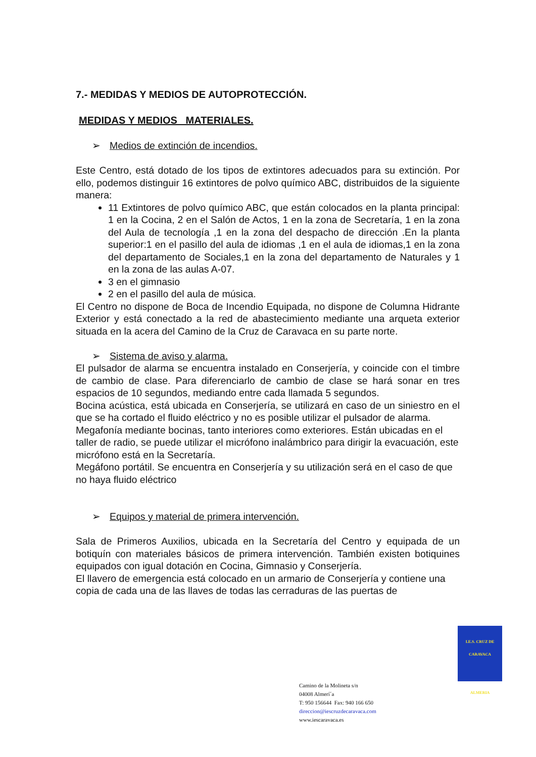7.- MEDIDAS Y MEDIOS DE AUTOPROTECCIÓN.
MEDIDAS Y MEDIOS MATERIALES.
➢ Medios de extinción de incendios.
Este Centro, está dotado de los tipos de extintores adecuados para su extinción. Por ello, podemos distinguir 16 extintores de polvo químico ABC, distribuidos de la siguiente manera:
11 Extintores de polvo químico ABC, que están colocados en la planta principal: 1 en la Cocina, 2 en el Salón de Actos, 1 en la zona de Secretaría, 1 en la zona del Aula de tecnología ,1 en la zona del despacho de dirección .En la planta superior:1 en el pasillo del aula de idiomas ,1 en el aula de idiomas,1 en la zona del departamento de Sociales,1 en la zona del departamento de Naturales y 1 en la zona de las aulas A-07.
3 en el gimnasio
2 en el pasillo del aula de música.
El Centro no dispone de Boca de Incendio Equipada, no dispone de Columna Hidrante Exterior y está conectado a la red de abastecimiento mediante una arqueta exterior situada en la acera del Camino de la Cruz de Caravaca en su parte norte.
➢ Sistema de aviso y alarma.
El pulsador de alarma se encuentra instalado en Conserjería, y coincide con el timbre de cambio de clase. Para diferenciarlo de cambio de clase se hará sonar en tres espacios de 10 segundos, mediando entre cada llamada 5 segundos.
Bocina acústica, está ubicada en Conserjería, se utilizará en caso de un siniestro en el que se ha cortado el fluido eléctrico y no es posible utilizar el pulsador de alarma.
Megafonía mediante bocinas, tanto interiores como exteriores. Están ubicadas en el taller de radio, se puede utilizar el micrófono inalámbrico para dirigir la evacuación, este micrófono está en la Secretaría.
Megáfono portátil. Se encuentra en Conserjería y su utilización será en el caso de que no haya fluido eléctrico
➢ Equipos y material de primera intervención.
Sala de Primeros Auxilios, ubicada en la Secretaría del Centro y equipada de un botiquín con materiales básicos de primera intervención. También existen botiquines equipados con igual dotación en Cocina, Gimnasio y Conserjería.
El llavero de emergencia está colocado en un armario de Conserjería y contiene una copia de cada una de las llaves de todas las cerraduras de las puertas de
I.E.S. CRUZ DE CARAVACA
ALMERIA
Camino de la Molineta s/n
04008 Almerí´a
T: 950 156644 Fax: 940 166 650
direccion@iescruzdecaravaca.com
www.iescaravaca.es